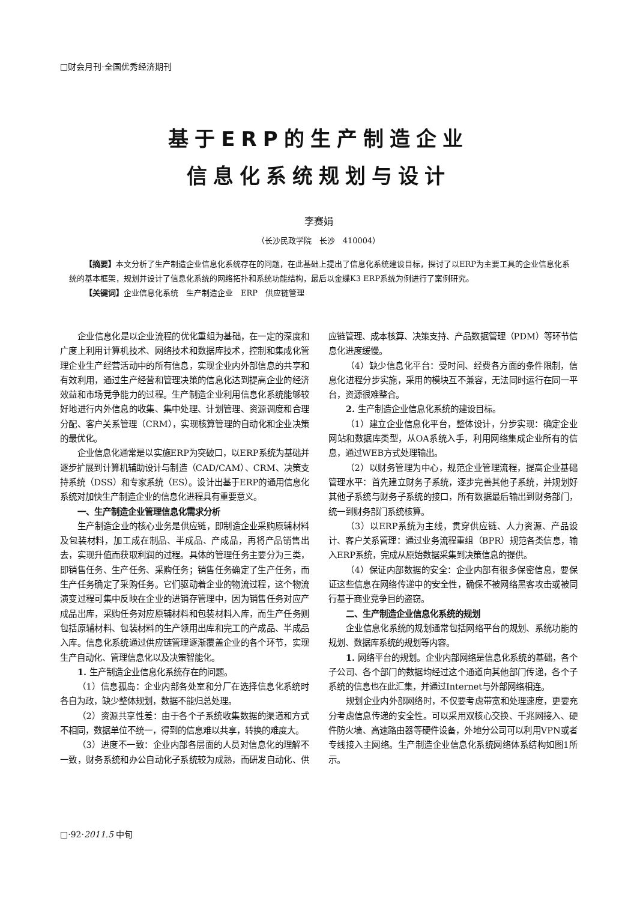□财会月刊·全国优秀经济期刊
基于ERP的生产制造企业
信息化系统规划与设计
李赛娟
（长沙民政学院　长沙　410004）
【摘要】本文分析了生产制造企业信息化系统存在的问题，在此基础上提出了信息化系统建设目标，探讨了以ERP为主要工具的企业信息化系统的基本框架，规划并设计了信息化系统的网络拓扑和系统功能结构，最后以金蝶K3 ERP系统为例进行了案例研究。
【关键词】企业信息化系统　生产制造企业　ERP　供应链管理
企业信息化是以企业流程的优化重组为基础，在一定的深度和广度上利用计算机技术、网络技术和数据库技术，控制和集成化管理企业生产经营活动中的所有信息，实现企业内外部信息的共享和有效利用，通过生产经营和管理决策的信息化达到提高企业的经济效益和市场竞争能力的过程。生产制造企业利用信息化系统能够较好地进行内外信息的收集、集中处理、计划管理、资源调度和合理分配、客户关系管理（CRM），实现核算管理的自动化和企业决策的最优化。
企业信息化通常是以实施ERP为突破口，以ERP系统为基础并逐步扩展到计算机辅助设计与制造（CAD/CAM）、CRM、决策支持系统（DSS）和专家系统（ES）。设计出基于ERP的通用信息化系统对加快生产制造企业的信息化进程具有重要意义。
一、生产制造企业管理信息化需求分析
生产制造企业的核心业务是供应链，即制造企业采购原辅材料及包装材料，加工成在制品、半成品、产成品，再将产品销售出去，实现升值而获取利润的过程。具体的管理任务主要分为三类，即销售任务、生产任务、采购任务；销售任务确定了生产任务，而生产任务确定了采购任务。它们驱动着企业的物流过程，这个物流演变过程可集中反映在企业的进销存管理中，因为销售任务对应产成品出库，采购任务对应原辅材料和包装材料入库，而生产任务则包括原辅材料、包装材料的生产领用出库和完工的产成品、半成品入库。信息化系统通过供应链管理逐渐覆盖企业的各个环节，实现生产自动化、管理信息化以及决策智能化。
1. 生产制造企业信息化系统存在的问题。
（1）信息孤岛：企业内部各处室和分厂在选择信息化系统时各自为政，缺少整体规划，数据不能归总处理。
（2）资源共享性差：由于各个子系统收集数据的渠道和方式不相同，数据单位不统一，得到的信息难以共享，转换的难度大。
（3）进度不一致：企业内部各层面的人员对信息化的理解不一致，财务系统和办公自动化子系统较为成熟，而研发自动化、供应链管理、成本核算、决策支持、产品数据管理（PDM）等环节信息化进度缓慢。
（4）缺少信息化平台：受时间、经费各方面的条件限制，信息化进程分步实施，采用的模块互不兼容，无法同时运行在同一平台，资源很难整合。
2. 生产制造企业信息化系统的建设目标。
（1）建立企业信息化平台，整体设计，分步实现：确定企业网站和数据库类型，从OA系统入手，利用网络集成企业所有的信息，通过WEB方式处理输出。
（2）以财务管理为中心，规范企业管理流程，提高企业基础管理水平：首先建立财务子系统，逐步完善其他子系统，并规划好其他子系统与财务子系统的接口，所有数据最后输出到财务部门，统一到财务部门系统核算。
（3）以ERP系统为主线，贯穿供应链、人力资源、产品设计、客户关系管理：通过业务流程重组（BPR）规范各类信息，输入ERP系统，完成从原始数据采集到决策信息的提供。
（4）保证内部数据的安全：企业内部有很多保密信息，要保证这些信息在网络传递中的安全性，确保不被网络黑客攻击或被同行基于商业竞争目的盗窃。
二、生产制造企业信息化系统的规划
企业信息化系统的规划通常包括网络平台的规划、系统功能的规划、数据库系统的规划等内容。
1. 网络平台的规划。企业内部网络是信息化系统的基础，各个子公司、各个部门的数据均经过这个通道向其他部门传递，各个子系统的信息也在此汇集，并通过Internet与外部网络相连。
规划企业内外部网络时，不仅要考虑带宽和处理速度，更要充分考虑信息传递的安全性。可以采用双核心交换、千兆网接入、硬件防火墙、高速路由器等硬件设备，外地分公司可以利用VPN或者专线接入主网络。生产制造企业信息化系统网络体系结构如图1所示。
□·92·2011.5 中旬